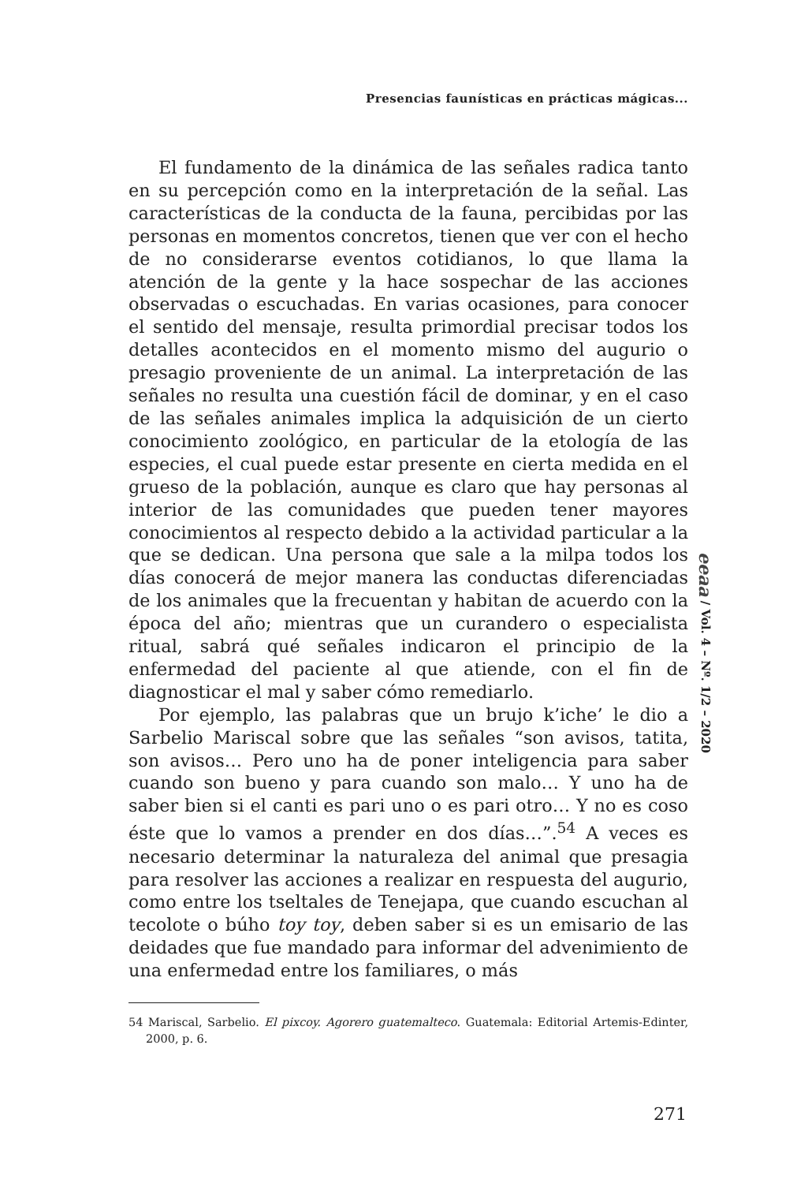Presencias faunísticas en prácticas mágicas...
El fundamento de la dinámica de las señales radica tanto en su percepción como en la interpretación de la señal. Las características de la conducta de la fauna, percibidas por las personas en momentos concretos, tienen que ver con el hecho de no considerarse eventos cotidianos, lo que llama la atención de la gente y la hace sospechar de las acciones observadas o escuchadas. En varias ocasiones, para conocer el sentido del mensaje, resulta primordial precisar todos los detalles acontecidos en el momento mismo del augurio o presagio proveniente de un animal. La interpretación de las señales no resulta una cuestión fácil de dominar, y en el caso de las señales animales implica la adquisición de un cierto conocimiento zoológico, en particular de la etología de las especies, el cual puede estar presente en cierta medida en el grueso de la población, aunque es claro que hay personas al interior de las comunidades que pueden tener mayores conocimientos al respecto debido a la actividad particular a la que se dedican. Una persona que sale a la milpa todos los días conocerá de mejor manera las conductas diferenciadas de los animales que la frecuentan y habitan de acuerdo con la época del año; mientras que un curandero o especialista ritual, sabrá qué señales indicaron el principio de la enfermedad del paciente al que atiende, con el fin de diagnosticar el mal y saber cómo remediarlo.
Por ejemplo, las palabras que un brujo k’iche’ le dio a Sarbelio Mariscal sobre que las señales “son avisos, tatita, son avisos… Pero uno ha de poner inteligencia para saber cuando son bueno y para cuando son malo… Y uno ha de saber bien si el canti es pari uno o es pari otro… Y no es coso éste que lo vamos a prender en dos días…”.<sup>54</sup> A veces es necesario determinar la naturaleza del animal que presagia para resolver las acciones a realizar en respuesta del augurio, como entre los tseltales de Tenejapa, que cuando escuchan al tecolote o búho toy toy, deben saber si es un emisario de las deidades que fue mandado para informar del advenimiento de una enfermedad entre los familiares, o más
54 Mariscal, Sarbelio. El pixcoy. Agorero guatemalteco. Guatemala: Editorial Artemis-Edinter, 2000, p. 6.
eeaa / Vol. 4 – Nº. 1/2 – 2020
271